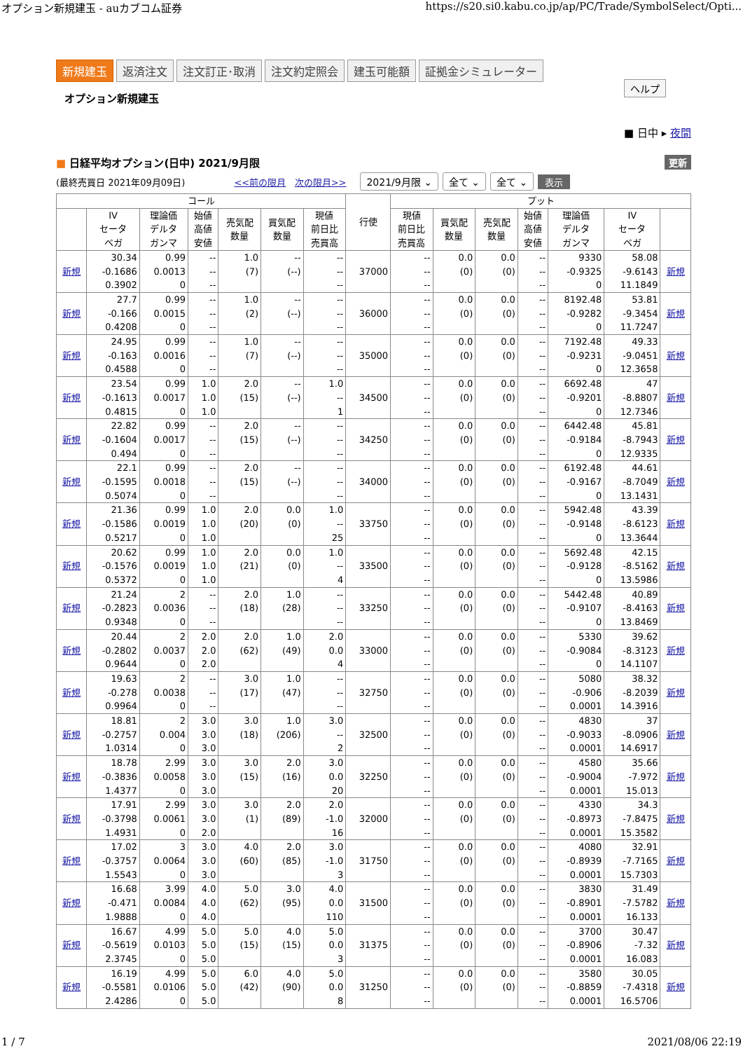オプション新規建玉 - auカブコム証券 https://s20.si0.kabu.co.jp/ap/PC/Trade/SymbolSelect/Opti...
新規建玉 返済注文 注文訂正･取消 注文約定照会 建玉可能額 証拠金シミュレーター
オプション新規建玉
ヘルプ
■ 日中 ▸ 夜間
■ 日経平均オプション(日中) 2021/9月限 更新
(最終売買日 2021年09月09日) <<前の限月 次の限月>> 2021/9月限 ⌄ 全て ⌄ 全て ⌄ 表示
| コール | | | | | | | 行使 | プット | | | | | | |
| --- | --- | --- | --- | --- | --- | --- | --- | --- | --- | --- | --- | --- | --- | --- |
| | IV セータ ベガ | 理論価 デルタ ガンマ | 始値 高値 安値 | 売気配 数量 | 買気配 数量 | 現値 前日比 売買高 | | 現値 前日比 売買高 | 買気配 数量 | 売気配 数量 | 始値 高値 安値 | 理論価 デルタ ガンマ | IV セータ ベガ | |
| 新規 | 30.34 -0.1686 0.3902 | 0.99 0.0013 0 | -- -- -- | 1.0 (7) | -- (--) | -- -- -- | 37000 | -- -- -- | 0.0 (0) | 0.0 (0) | -- -- -- | 9330 -0.9325 0 | 58.08 -9.6143 11.1849 | 新規 |
| 新規 | 27.7 -0.166 0.4208 | 0.99 0.0015 0 | -- -- -- | 1.0 (2) | -- (--) | -- -- -- | 36000 | -- -- -- | 0.0 (0) | 0.0 (0) | -- -- -- | 8192.48 -0.9282 0 | 53.81 -9.3454 11.7247 | 新規 |
| 新規 | 24.95 -0.163 0.4588 | 0.99 0.0016 0 | -- -- -- | 1.0 (7) | -- (--) | -- -- -- | 35000 | -- -- -- | 0.0 (0) | 0.0 (0) | -- -- -- | 7192.48 -0.9231 0 | 49.33 -9.0451 12.3658 | 新規 |
| 新規 | 23.54 -0.1613 0.4815 | 0.99 0.0017 0 | 1.0 1.0 1.0 | 2.0 (15) | -- (--) | 1.0 -- 1 | 34500 | -- -- -- | 0.0 (0) | 0.0 (0) | -- -- -- | 6692.48 -0.9201 0 | 47 -8.8807 12.7346 | 新規 |
| 新規 | 22.82 -0.1604 0.494 | 0.99 0.0017 0 | -- -- -- | 2.0 (15) | -- (--) | -- -- -- | 34250 | -- -- -- | 0.0 (0) | 0.0 (0) | -- -- -- | 6442.48 -0.9184 0 | 45.81 -8.7943 12.9335 | 新規 |
| 新規 | 22.1 -0.1595 0.5074 | 0.99 0.0018 0 | -- -- -- | 2.0 (15) | -- (--) | -- -- -- | 34000 | -- -- -- | 0.0 (0) | 0.0 (0) | -- -- -- | 6192.48 -0.9167 0 | 44.61 -8.7049 13.1431 | 新規 |
| 新規 | 21.36 -0.1586 0.5217 | 0.99 0.0019 0 | 1.0 1.0 1.0 | 2.0 (20) | 0.0 (0) | 1.0 -- 25 | 33750 | -- -- -- | 0.0 (0) | 0.0 (0) | -- -- -- | 5942.48 -0.9148 0 | 43.39 -8.6123 13.3644 | 新規 |
| 新規 | 20.62 -0.1576 0.5372 | 0.99 0.0019 0 | 1.0 1.0 1.0 | 2.0 (21) | 0.0 (0) | 1.0 -- 4 | 33500 | -- -- -- | 0.0 (0) | 0.0 (0) | -- -- -- | 5692.48 -0.9128 0 | 42.15 -8.5162 13.5986 | 新規 |
| 新規 | 21.24 -0.2823 0.9348 | 2 0.0036 0 | -- -- -- | 2.0 (18) | 1.0 (28) | -- -- -- | 33250 | -- -- -- | 0.0 (0) | 0.0 (0) | -- -- -- | 5442.48 -0.9107 0 | 40.89 -8.4163 13.8469 | 新規 |
| 新規 | 20.44 -0.2802 0.9644 | 2 0.0037 0 | 2.0 2.0 2.0 | 2.0 (62) | 1.0 (49) | 2.0 0.0 4 | 33000 | -- -- -- | 0.0 (0) | 0.0 (0) | -- -- -- | 5330 -0.9084 0 | 39.62 -8.3123 14.1107 | 新規 |
| 新規 | 19.63 -0.278 0.9964 | 2 0.0038 0 | -- -- -- | 3.0 (17) | 1.0 (47) | -- -- -- | 32750 | -- -- -- | 0.0 (0) | 0.0 (0) | -- -- -- | 5080 -0.906 0.0001 | 38.32 -8.2039 14.3916 | 新規 |
| 新規 | 18.81 -0.2757 1.0314 | 2 0.004 0 | 3.0 3.0 3.0 | 3.0 (18) | 1.0 (206) | 3.0 -- 2 | 32500 | -- -- -- | 0.0 (0) | 0.0 (0) | -- -- -- | 4830 -0.9033 0.0001 | 37 -8.0906 14.6917 | 新規 |
| 新規 | 18.78 -0.3836 1.4377 | 2.99 0.0058 0 | 3.0 3.0 3.0 | 3.0 (15) | 2.0 (16) | 3.0 0.0 20 | 32250 | -- -- -- | 0.0 (0) | 0.0 (0) | -- -- -- | 4580 -0.9004 0.0001 | 35.66 -7.972 15.013 | 新規 |
| 新規 | 17.91 -0.3798 1.4931 | 2.99 0.0061 0 | 3.0 3.0 2.0 | 3.0 (1) | 2.0 (89) | 2.0 -1.0 16 | 32000 | -- -- -- | 0.0 (0) | 0.0 (0) | -- -- -- | 4330 -0.8973 0.0001 | 34.3 -7.8475 15.3582 | 新規 |
| 新規 | 17.02 -0.3757 1.5543 | 3 0.0064 0 | 3.0 3.0 3.0 | 4.0 (60) | 2.0 (85) | 3.0 -1.0 3 | 31750 | -- -- -- | 0.0 (0) | 0.0 (0) | -- -- -- | 4080 -0.8939 0.0001 | 32.91 -7.7165 15.7303 | 新規 |
| 新規 | 16.68 -0.471 1.9888 | 3.99 0.0084 0 | 4.0 4.0 4.0 | 5.0 (62) | 3.0 (95) | 4.0 0.0 110 | 31500 | -- -- -- | 0.0 (0) | 0.0 (0) | -- -- -- | 3830 -0.8901 0.0001 | 31.49 -7.5782 16.133 | 新規 |
| 新規 | 16.67 -0.5619 2.3745 | 4.99 0.0103 0 | 5.0 5.0 5.0 | 5.0 (15) | 4.0 (15) | 5.0 0.0 3 | 31375 | -- -- -- | 0.0 (0) | 0.0 (0) | -- -- -- | 3700 -0.8906 0.0001 | 30.47 -7.32 16.083 | 新規 |
| 新規 | 16.19 -0.5581 2.4286 | 4.99 0.0106 0 | 5.0 5.0 5.0 | 6.0 (42) | 4.0 (90) | 5.0 0.0 8 | 31250 | -- -- -- | 0.0 (0) | 0.0 (0) | -- -- -- | 3580 -0.8859 0.0001 | 30.05 -7.4318 16.5706 | 新規 |
1 / 7 2021/08/06 22:19